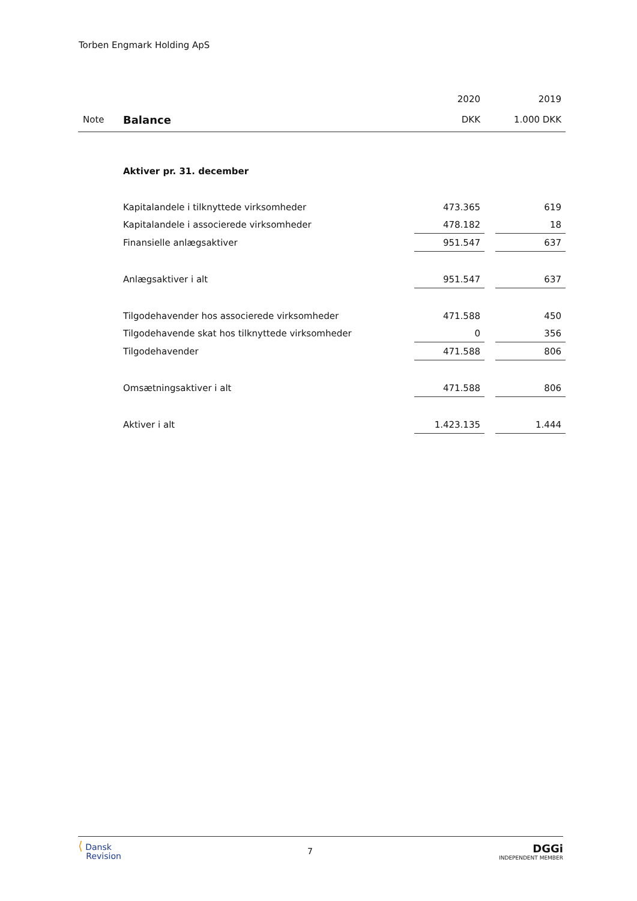Torben Engmark Holding ApS
| | | 2020 | | 2019 |
| Note | Balance | DKK | | 1.000 DKK |
| | Aktiver pr. 31. december | | | |
| | Kapitalandele i tilknyttede virksomheder | 473.365 | | 619 |
| | Kapitalandele i associerede virksomheder | 478.182 | | 18 |
| | Finansielle anlægsaktiver | 951.547 | | 637 |
| | Anlægsaktiver i alt | 951.547 | | 637 |
| | Tilgodehavender hos associerede virksomheder | 471.588 | | 450 |
| | Tilgodehavende skat hos tilknyttede virksomheder | 0 | | 356 |
| | Tilgodehavender | 471.588 | | 806 |
| | Omsætningsaktiver i alt | 471.588 | | 806 |
| | Aktiver i alt | 1.423.135 | | 1.444 |
⟨ Dansk
Revision
7
DGGi
INDEPENDENT MEMBER